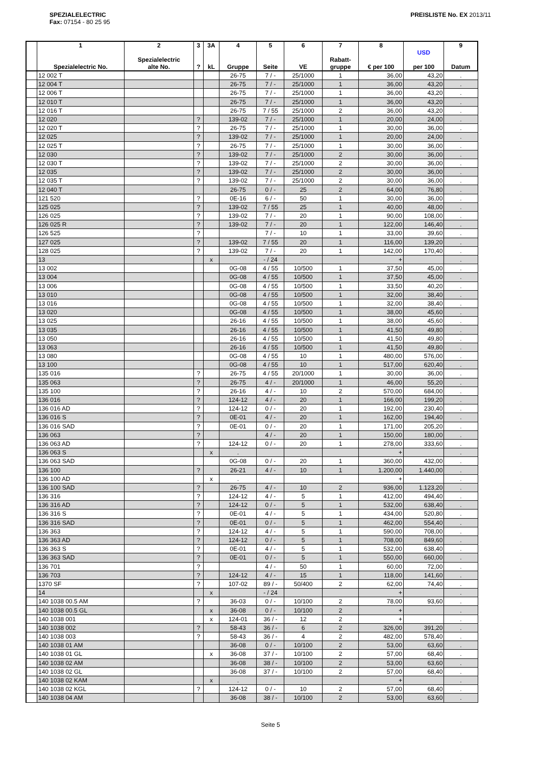SPEZIALELECTRIC
Fax: 07154 - 80 25 95
PREISLISTE No. EX 2013/11
| | 1 Spezialelectric No. | 2 Spezialelectric alte No. | 3 ? | 3A kL | 4 Gruppe | 5 Seite | 6 VE | 7 Rabatt- gruppe | 8 € per 100 | USD per 100 | 9 Datum |
| --- | --- | --- | --- | --- | --- | --- | --- | --- | --- | --- | --- |
| | 12 002 T | | | | 26-75 | 7 / - | 25/1000 | 1 | 36,00 | 43,20 | . |
| | 12 004 T | | | | 26-75 | 7 / - | 25/1000 | 1 | 36,00 | 43,20 | . |
| | 12 006 T | | | | 26-75 | 7 / - | 25/1000 | 1 | 36,00 | 43,20 | . |
| | 12 010 T | | | | 26-75 | 7 / - | 25/1000 | 1 | 36,00 | 43,20 | . |
| | 12 016 T | | | | 26-75 | 7 / 55 | 25/1000 | 2 | 36,00 | 43,20 | . |
| | 12 020 | | ? | | 139-02 | 7 / - | 25/1000 | 1 | 20,00 | 24,00 | . |
| | 12 020 T | | ? | | 26-75 | 7 / - | 25/1000 | 1 | 30,00 | 36,00 | . |
| | 12 025 | | ? | | 139-02 | 7 / - | 25/1000 | 1 | 20,00 | 24,00 | . |
| | 12 025 T | | ? | | 26-75 | 7 / - | 25/1000 | 1 | 30,00 | 36,00 | . |
| | 12 030 | | ? | | 139-02 | 7 / - | 25/1000 | 2 | 30,00 | 36,00 | . |
| | 12 030 T | | ? | | 139-02 | 7 / - | 25/1000 | 2 | 30,00 | 36,00 | . |
| | 12 035 | | ? | | 139-02 | 7 / - | 25/1000 | 2 | 30,00 | 36,00 | . |
| | 12 035 T | | ? | | 139-02 | 7 / - | 25/1000 | 2 | 30,00 | 36,00 | . |
| | 12 040 T | | | | 26-75 | 0 / - | 25 | 2 | 64,00 | 76,80 | . |
| | 121 520 | | ? | | 0E-16 | 6 / - | 50 | 1 | 30,00 | 36,00 | . |
| | 125 025 | | ? | | 139-02 | 7 / 55 | 25 | 1 | 40,00 | 48,00 | . |
| | 126 025 | | ? | | 139-02 | 7 / - | 20 | 1 | 90,00 | 108,00 | . |
| | 126 025 R | | ? | | 139-02 | 7 / - | 20 | 1 | 122,00 | 146,40 | . |
| | 126 525 | | ? | | | 7 / - | 10 | 1 | 33,00 | 39,60 | . |
| | 127 025 | | ? | | 139-02 | 7 / 55 | 20 | 1 | 116,00 | 139,20 | . |
| | 128 025 | | ? | | 139-02 | 7 / - | 20 | 1 | 142,00 | 170,40 | . |
| | 13 | | | x | | - / 24 | | | + | | . |
| | 13 002 | | | | 0G-08 | 4 / 55 | 10/500 | 1 | 37,50 | 45,00 | . |
| | 13 004 | | | | 0G-08 | 4 / 55 | 10/500 | 1 | 37,50 | 45,00 | . |
| | 13 006 | | | | 0G-08 | 4 / 55 | 10/500 | 1 | 33,50 | 40,20 | . |
| | 13 010 | | | | 0G-08 | 4 / 55 | 10/500 | 1 | 32,00 | 38,40 | . |
| | 13 016 | | | | 0G-08 | 4 / 55 | 10/500 | 1 | 32,00 | 38,40 | . |
| | 13 020 | | | | 0G-08 | 4 / 55 | 10/500 | 1 | 38,00 | 45,60 | . |
| | 13 025 | | | | 26-16 | 4 / 55 | 10/500 | 1 | 38,00 | 45,60 | . |
| | 13 035 | | | | 26-16 | 4 / 55 | 10/500 | 1 | 41,50 | 49,80 | . |
| | 13 050 | | | | 26-16 | 4 / 55 | 10/500 | 1 | 41,50 | 49,80 | . |
| | 13 063 | | | | 26-16 | 4 / 55 | 10/500 | 1 | 41,50 | 49,80 | . |
| | 13 080 | | | | 0G-08 | 4 / 55 | 10 | 1 | 480,00 | 576,00 | . |
| | 13 100 | | | | 0G-08 | 4 / 55 | 10 | 1 | 517,00 | 620,40 | . |
| | 135 016 | | ? | | 26-75 | 4 / 55 | 20/1000 | 1 | 30,00 | 36,00 | . |
| | 135 063 | | ? | | 26-75 | 4 / - | 20/1000 | 1 | 46,00 | 55,20 | . |
| | 135 100 | | ? | | 26-16 | 4 / - | 10 | 2 | 570,00 | 684,00 | . |
| | 136 016 | | ? | | 124-12 | 4 / - | 20 | 1 | 166,00 | 199,20 | . |
| | 136 016 AD | | ? | | 124-12 | 0 / - | 20 | 1 | 192,00 | 230,40 | . |
| | 136 016 S | | ? | | 0E-01 | 4 / - | 20 | 1 | 162,00 | 194,40 | . |
| | 136 016 SAD | | ? | | 0E-01 | 0 / - | 20 | 1 | 171,00 | 205,20 | . |
| | 136 063 | | ? | | | 4 / - | 20 | 1 | 150,00 | 180,00 | . |
| | 136 063 AD | | ? | | 124-12 | 0 / - | 20 | 1 | 278,00 | 333,60 | . |
| | 136 063 S | | | x | . | | | | + | | . |
| | 136 063 SAD | | | | 0G-08 | 0 / - | 20 | 1 | 360,00 | 432,00 | . |
| | 136 100 | | ? | | 26-21 | 4 / - | 10 | 1 | 1.200,00 | 1.440,00 | . |
| | 136 100 AD | | | x | . | | | | + | | . |
| | 136 100 SAD | | ? | | 26-75 | 4 / - | 10 | 2 | 936,00 | 1.123,20 | . |
| | 136 316 | | ? | | 124-12 | 4 / - | 5 | 1 | 412,00 | 494,40 | . |
| | 136 316 AD | | ? | | 124-12 | 0 / - | 5 | 1 | 532,00 | 638,40 | . |
| | 136 316 S | | ? | | 0E-01 | 4 / - | 5 | 1 | 434,00 | 520,80 | . |
| | 136 316 SAD | | ? | | 0E-01 | 0 / - | 5 | 1 | 462,00 | 554,40 | . |
| | 136 363 | | ? | | 124-12 | 4 / - | 5 | 1 | 590,00 | 708,00 | . |
| | 136 363 AD | | ? | | 124-12 | 0 / - | 5 | 1 | 708,00 | 849,60 | . |
| | 136 363 S | | ? | | 0E-01 | 4 / - | 5 | 1 | 532,00 | 638,40 | . |
| | 136 363 SAD | | ? | | 0E-01 | 0 / - | 5 | 1 | 550,00 | 660,00 | . |
| | 136 701 | | ? | | | 4 / - | 50 | 1 | 60,00 | 72,00 | . |
| | 136 703 | | ? | | 124-12 | 4 / - | 15 | 1 | 118,00 | 141,60 | . |
| | 1370 SF | | ? | | 107-02 | 89 / - | 50/400 | 2 | 62,00 | 74,40 | . |
| | 14 | | | x | | - / 24 | | | + | | . |
| | 140 1038 00.5 AM | | ? | | 36-03 | 0 / - | 10/100 | 2 | 78,00 | 93,60 | . |
| | 140 1038 00.5 GL | | | x | 36-08 | 0 / - | 10/100 | 2 | + | | . |
| | 140 1038 001 | | | x | 124-01 | 36 / - | 12 | 2 | + | | . |
| | 140 1038 002 | | ? | | 58-43 | 36 / - | 6 | 2 | 326,00 | 391,20 | . |
| | 140 1038 003 | | ? | | 58-43 | 36 / - | 4 | 2 | 482,00 | 578,40 | . |
| | 140 1038 01 AM | | | | 36-08 | 0 / - | 10/100 | 2 | 53,00 | 63,60 | . |
| | 140 1038 01 GL | | | x | 36-08 | 37 / - | 10/100 | 2 | 57,00 | 68,40 | . |
| | 140 1038 02 AM | | | | 36-08 | 38 / - | 10/100 | 2 | 53,00 | 63,60 | . |
| | 140 1038 02 GL | | | | 36-08 | 37 / - | 10/100 | 2 | 57,00 | 68,40 | . |
| | 140 1038 02 KAM | | | x | . | | | | + | | . |
| | 140 1038 02 KGL | | ? | | 124-12 | 0 / - | 10 | 2 | 57,00 | 68,40 | . |
| | 140 1038 04 AM | | | | 36-08 | 38 / - | 10/100 | 2 | 53,00 | 63,60 | . |
Seite 5